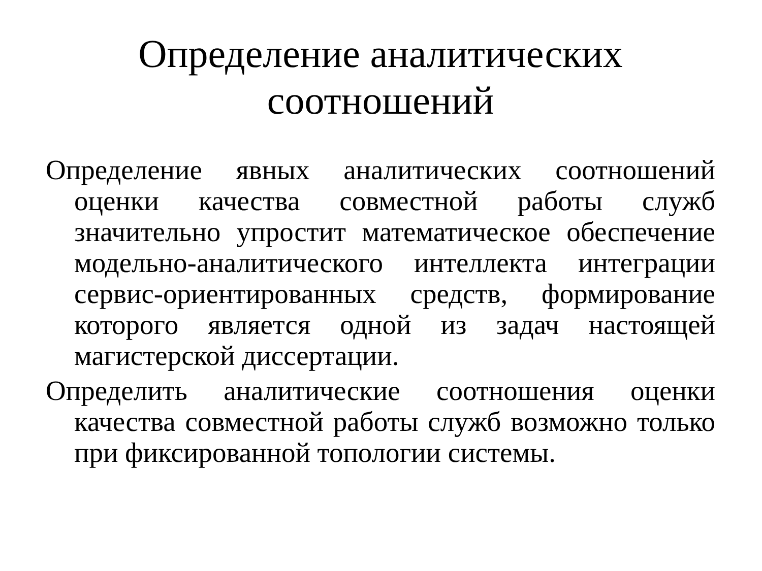Определение аналитических соотношений
Определение явных аналитических соотношений оценки качества совместной работы служб значительно упростит математическое обеспечение модельно-аналитического интеллекта интеграции сервис-ориентированных средств, формирование которого является одной из задач настоящей магистерской диссертации.
Определить аналитические соотношения оценки качества совместной работы служб возможно только при фиксированной топологии системы.